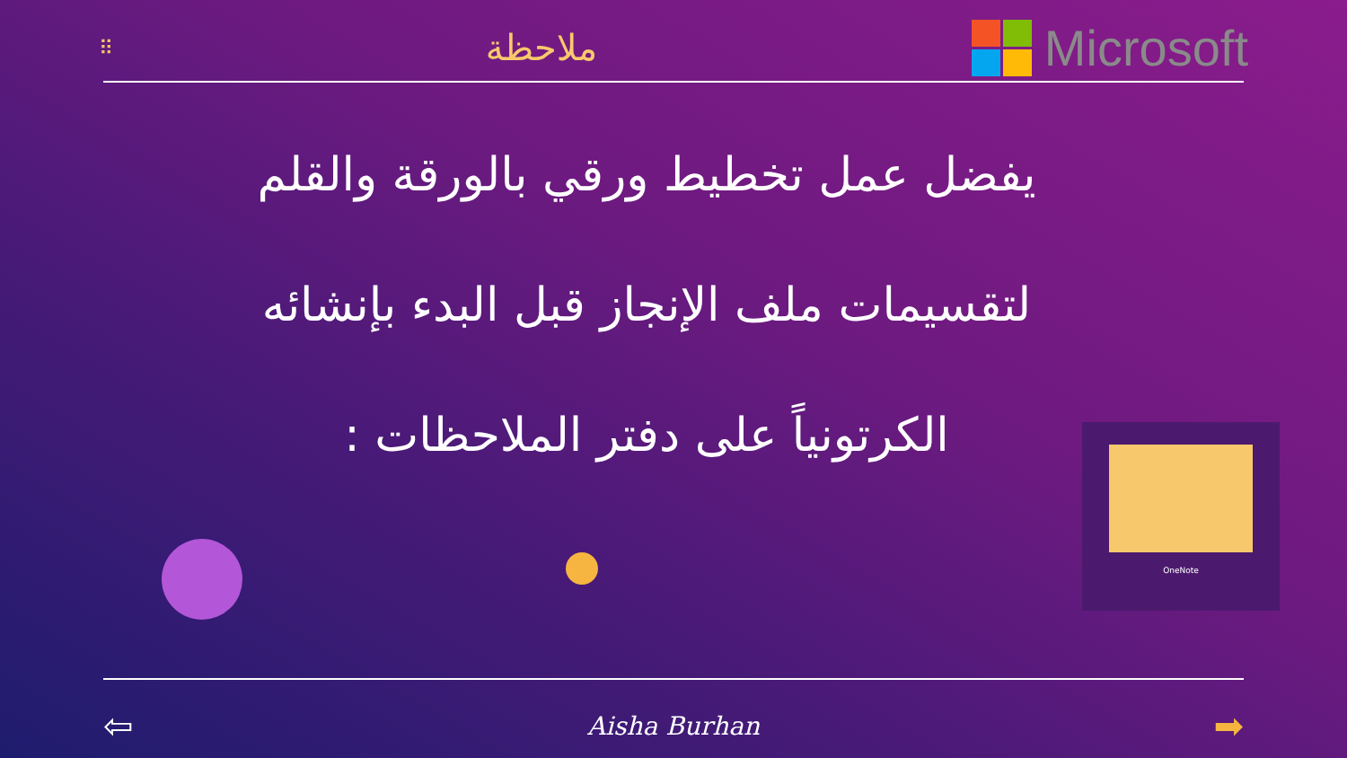⠿
ملاحظة
Microsoft
يفضل عمل تخطيط ورقي بالورقة والقلم
لتقسيمات ملف الإنجاز قبل البدء بإنشائه
الكرتونياً على دفتر الملاحظات :
OneNote
⇦
Aisha Burhan
➡